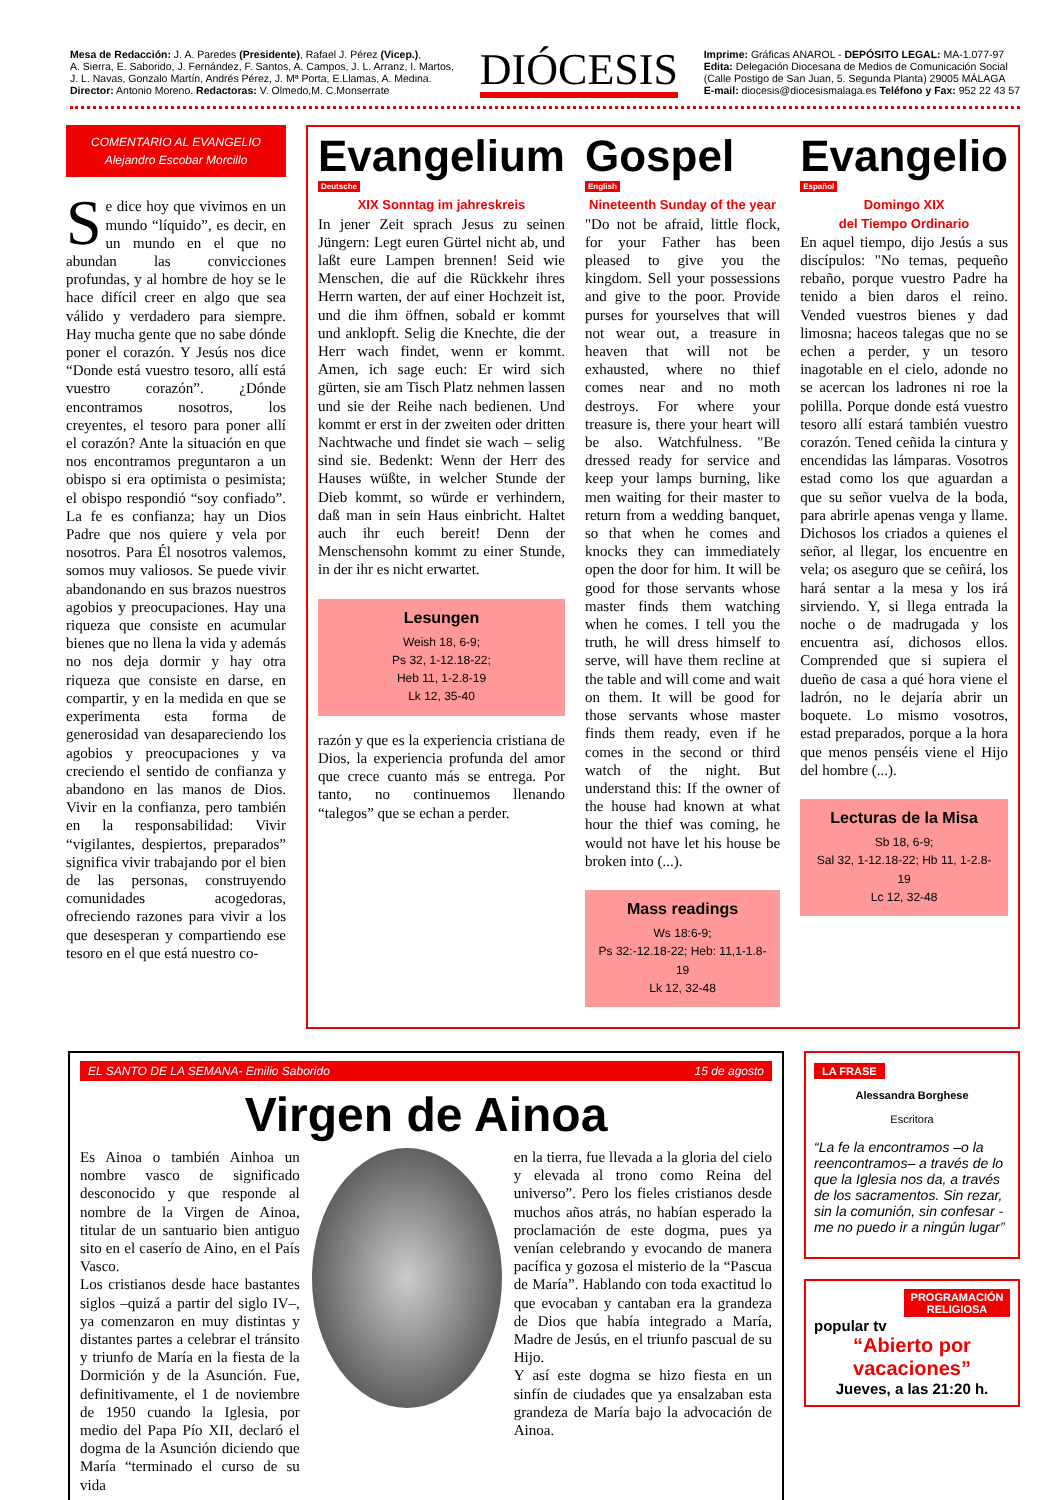Mesa de Redacción: J. A. Paredes (Presidente), Rafael J. Pérez (Vicep.),
A. Sierra, E. Saborido, J. Fernández, F. Santos, A. Campos, J. L. Arranz, I. Martos,
J. L. Navas, Gonzalo Martín, Andrés Pérez, J. Mª Porta, E.Llamas, A. Medina.
Director: Antonio Moreno. Redactoras: V. Olmedo,M. C.Monserrate
DIÓCESIS
Imprime: Gráficas ANAROL - DEPÓSITO LEGAL: MA-1.077-97
Edita: Delegación Diocesana de Medios de Comunicación Social
(Calle Postigo de San Juan, 5. Segunda Planta) 29005 MÁLAGA
E-mail: diocesis@diocesismalaga.es Teléfono y Fax: 952 22 43 57
COMENTARIO AL EVANGELIO
Alejandro Escobar Morcillo
Se dice hoy que vivimos en un mundo “líquido”, es decir, en un mundo en el que no abundan las convicciones profundas, y al hombre de hoy se le hace difícil creer en algo que sea válido y verdadero para siempre. Hay mucha gente que no sabe dónde poner el corazón. Y Jesús nos dice “Donde está vuestro tesoro, allí está vuestro corazón”. ¿Dónde encontramos nosotros, los creyentes, el tesoro para poner allí el corazón? Ante la situación en que nos encontramos preguntaron a un obispo si era optimista o pesimista; el obispo respondió “soy confiado”. La fe es confianza; hay un Dios Padre que nos quiere y vela por nosotros. Para Él nosotros valemos, somos muy valiosos. Se puede vivir abandonando en sus brazos nuestros agobios y preocupaciones. Hay una riqueza que consiste en acumular bienes que no llena la vida y además no nos deja dormir y hay otra riqueza que consiste en darse, en compartir, y en la medida en que se experimenta esta forma de generosidad van desapareciendo los agobios y preocupaciones y va creciendo el sentido de confianza y abandono en las manos de Dios. Vivir en la confianza, pero también en la responsabilidad: Vivir “vigilantes, despiertos, preparados” significa vivir trabajando por el bien de las personas, construyendo comunidades acogedoras, ofreciendo razones para vivir a los que desesperan y compartiendo ese tesoro en el que está nuestro co-
Evangelium Deutsche
XIX Sonntag im jahreskreis
In jener Zeit sprach Jesus zu seinen Jüngern: Legt euren Gürtel nicht ab, und laßt eure Lampen brennen! Seid wie Menschen, die auf die Rückkehr ihres Herrn warten, der auf einer Hochzeit ist, und die ihm öffnen, sobald er kommt und anklopft. Selig die Knechte, die der Herr wach findet, wenn er kommt. Amen, ich sage euch: Er wird sich gürten, sie am Tisch Platz nehmen lassen und sie der Reihe nach bedienen. Und kommt er erst in der zweiten oder dritten Nachtwache und findet sie wach – selig sind sie. Bedenkt: Wenn der Herr des Hauses wüßte, in welcher Stunde der Dieb kommt, so würde er verhindern, daß man in sein Haus einbricht. Haltet auch ihr euch bereit! Denn der Menschensohn kommt zu einer Stunde, in der ihr es nicht erwartet.
Lesungen
Weish 18, 6-9;
Ps 32, 1-12.18-22;
Heb 11, 1-2.8-19
Lk 12, 35-40
razón y que es la experiencia cristiana de Dios, la experiencia profunda del amor que crece cuanto más se entrega. Por tanto, no continuemos llenando “talegos” que se echan a perder.
Gospel English
Nineteenth Sunday of the year
"Do not be afraid, little flock, for your Father has been pleased to give you the kingdom. Sell your possessions and give to the poor. Provide purses for yourselves that will not wear out, a treasure in heaven that will not be exhausted, where no thief comes near and no moth destroys. For where your treasure is, there your heart will be also. Watchfulness. "Be dressed ready for service and keep your lamps burning, like men waiting for their master to return from a wedding banquet, so that when he comes and knocks they can immediately open the door for him. It will be good for those servants whose master finds them watching when he comes. I tell you the truth, he will dress himself to serve, will have them recline at the table and will come and wait on them. It will be good for those servants whose master finds them ready, even if he comes in the second or third watch of the night. But understand this: If the owner of the house had known at what hour the thief was coming, he would not have let his house be broken into (...).
Mass readings
Ws 18:6-9;
Ps 32:-12.18-22; Heb: 11,1-1.8-19
Lk 12, 32-48
Evangelio Español
Domingo XIX
del Tiempo Ordinario
En aquel tiempo, dijo Jesús a sus discípulos: "No temas, pequeño rebaño, porque vuestro Padre ha tenido a bien daros el reino. Vended vuestros bienes y dad limosna; haceos talegas que no se echen a perder, y un tesoro inagotable en el cielo, adonde no se acercan los ladrones ni roe la polilla. Porque donde está vuestro tesoro allí estará también vuestro corazón. Tened ceñida la cintura y encendidas las lámparas. Vosotros estad como los que aguardan a que su señor vuelva de la boda, para abrirle apenas venga y llame. Dichosos los criados a quienes el señor, al llegar, los encuentre en vela; os aseguro que se ceñirá, los hará sentar a la mesa y los irá sirviendo. Y, si llega entrada la noche o de madrugada y los encuentra así, dichosos ellos. Comprended que si supiera el dueño de casa a qué hora viene el ladrón, no le dejaría abrir un boquete. Lo mismo vosotros, estad preparados, porque a la hora que menos penséis viene el Hijo del hombre (...).
Lecturas de la Misa
Sb 18, 6-9;
Sal 32, 1-12.18-22; Hb 11, 1-2.8-19
Lc 12, 32-48
EL SANTO DE LA SEMANA- Emilio Saborido 15 de agosto
Virgen de Ainoa
Es Ainoa o también Ainhoa un nombre vasco de significado desconocido y que responde al nombre de la Virgen de Ainoa, titular de un santuario bien antiguo sito en el caserío de Aino, en el País Vasco.
Los cristianos desde hace bastantes siglos –quizá a partir del siglo IV–, ya comenzaron en muy distintas y distantes partes a celebrar el tránsito y triunfo de María en la fiesta de la Dormición y de la Asunción. Fue, definitivamente, el 1 de noviembre de 1950 cuando la Iglesia, por medio del Papa Pío XII, declaró el dogma de la Asunción diciendo que María “terminado el curso de su vida
en la tierra, fue llevada a la gloria del cielo y elevada al trono como Reina del universo”. Pero los fieles cristianos desde muchos años atrás, no habían esperado la proclamación de este dogma, pues ya venían celebrando y evocando de manera pacífica y gozosa el misterio de la “Pascua de María”. Hablando con toda exactitud lo que evocaban y cantaban era la grandeza de Dios que había integrado a María, Madre de Jesús, en el triunfo pascual de su Hijo.
Y así este dogma se hizo fiesta en un sinfín de ciudades que ya ensalzaban esta grandeza de María bajo la advocación de Ainoa.
LA FRASE
Alessandra Borghese
Escritora
“La fe la encontramos –o la reencontramos– a través de lo que la Iglesia nos da, a través de los sacramentos. Sin rezar, sin la comunión, sin confesar - me no puedo ir a ningún lugar”
PROGRAMACIÓN RELIGIOSA
popular tv
“Abierto por vacaciones”
Jueves, a las 21:20 h.